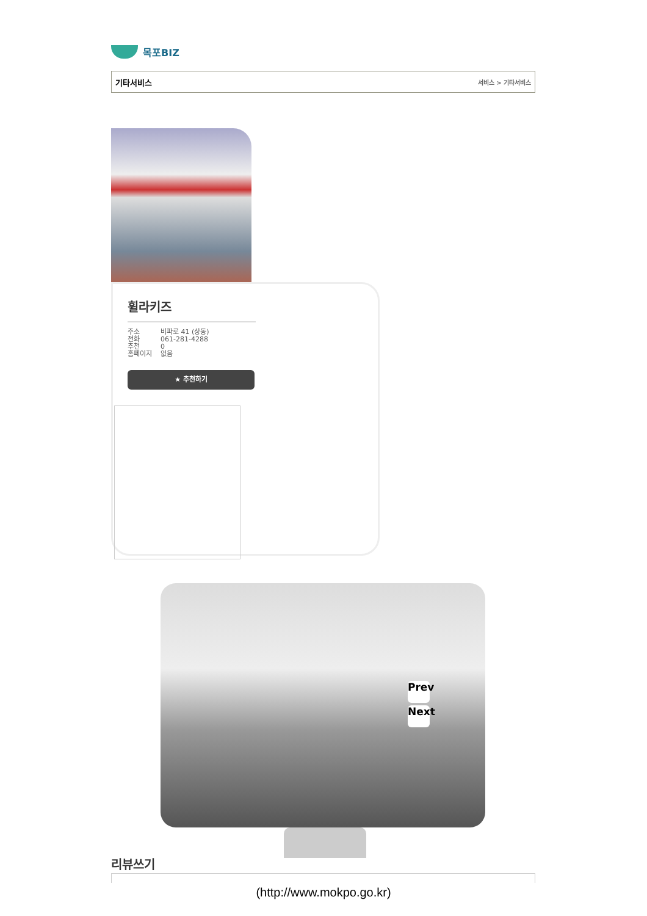목포BIZ
기타서비스 서비스 > 기타서비스
휠라키즈
주소
전화
추천
홈페이지
비파로 41 (상동)
061-281-4288
0
없음
★ 추천하기
Prev
Next
리뷰쓰기
(http://www.mokpo.go.kr)